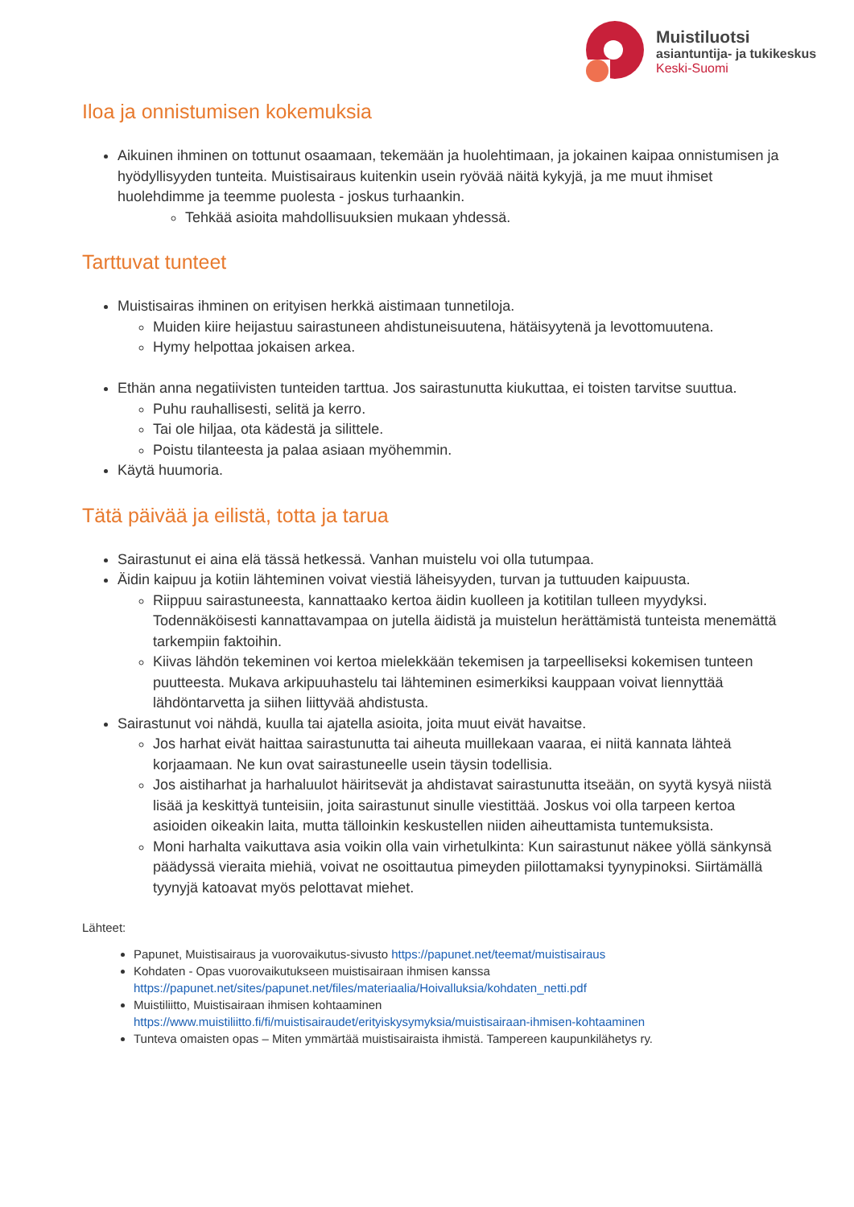Muistiluotsi
asiantuntija- ja tukikeskus
Keski-Suomi
Iloa ja onnistumisen kokemuksia
Aikuinen ihminen on tottunut osaamaan, tekemään ja huolehtimaan, ja jokainen kaipaa onnistumisen ja hyödyllisyyden tunteita. Muistisairaus kuitenkin usein ryövää näitä kykyjä, ja me muut ihmiset huolehdimme ja teemme puolesta - joskus turhaankin.
Tehkää asioita mahdollisuuksien mukaan yhdessä.
Tarttuvat tunteet
Muistisairas ihminen on erityisen herkkä aistimaan tunnetiloja.
Muiden kiire heijastuu sairastuneen ahdistuneisuutena, hätäisyytenä ja levottomuutena.
Hymy helpottaa jokaisen arkea.
Ethän anna negatiivisten tunteiden tarttua. Jos sairastunutta kiukuttaa, ei toisten tarvitse suuttua.
Puhu rauhallisesti, selitä ja kerro.
Tai ole hiljaa, ota kädestä ja silittele.
Poistu tilanteesta ja palaa asiaan myöhemmin.
Käytä huumoria.
Tätä päivää ja eilistä, totta ja tarua
Sairastunut ei aina elä tässä hetkessä. Vanhan muistelu voi olla tutumpaa.
Äidin kaipuu ja kotiin lähteminen voivat viestiä läheisyyden, turvan ja tuttuuden kaipuusta.
Riippuu sairastuneesta, kannattaako kertoa äidin kuolleen ja kotitilan tulleen myydyksi. Todennäköisesti kannattavampaa on jutella äidistä ja muistelun herättämistä tunteista menemättä tarkempiin faktoihin.
Kiivas lähdön tekeminen voi kertoa mielekkään tekemisen ja tarpeelliseksi kokemisen tunteen puutteesta. Mukava arkipuuhastelu tai lähteminen esimerkiksi kauppaan voivat liennyttää lähdöntarvetta ja siihen liittyvää ahdistusta.
Sairastunut voi nähdä, kuulla tai ajatella asioita, joita muut eivät havaitse.
Jos harhat eivät haittaa sairastunutta tai aiheuta muillekaan vaaraa, ei niitä kannata lähteä korjaamaan. Ne kun ovat sairastuneelle usein täysin todellisia.
Jos aistiharhat ja harhaluulot häiritsevät ja ahdistavat sairastunutta itseään, on syytä kysyä niistä lisää ja keskittyä tunteisiin, joita sairastunut sinulle viestittää. Joskus voi olla tarpeen kertoa asioiden oikeakin laita, mutta tälloinkin keskustellen niiden aiheuttamista tuntemuksista.
Moni harhalta vaikuttava asia voikin olla vain virhetulkinta: Kun sairastunut näkee yöllä sänkynsä päädyssä vieraita miehiä, voivat ne osoittautua pimeyden piilottamaksi tyynypinoksi. Siirtämällä tyynyjä katoavat myös pelottavat miehet.
Lähteet:
Papunet, Muistisairaus ja vuorovaikutus-sivusto https://papunet.net/teemat/muistisairaus
Kohdaten - Opas vuorovaikutukseen muistisairaan ihmisen kanssa https://papunet.net/sites/papunet.net/files/materiaalia/Hoivalluksia/kohdaten_netti.pdf
Muistiliitto, Muistisairaan ihmisen kohtaaminen https://www.muistiliitto.fi/fi/muistisairaudet/erityiskysymyksia/muistisairaan-ihmisen-kohtaaminen
Tunteva omaisten opas – Miten ymmärtää muistisairaista ihmistä. Tampereen kaupunkilähetys ry.